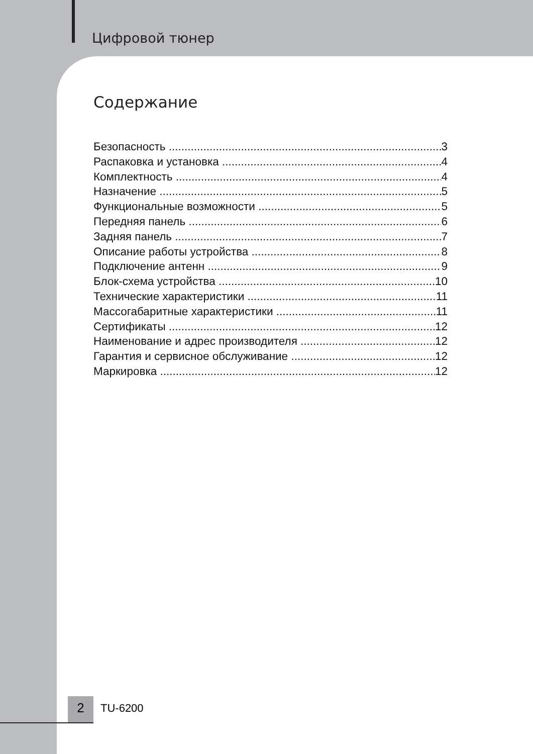Цифровой тюнер
Содержание
Безопасность 3
Распаковка и установка 4
Комплектность 4
Назначение 5
Функциональные возможности 5
Передняя панель 6
Задняя панель 7
Описание работы устройства 8
Подключение антенн 9
Блок-схема устройства 10
Технические характеристики 11
Массогабаритные характеристики 11
Сертификаты 12
Наименование и адрес производителя 12
Гарантия и сервисное обслуживание 12
Маркировка 12
2 TU-6200